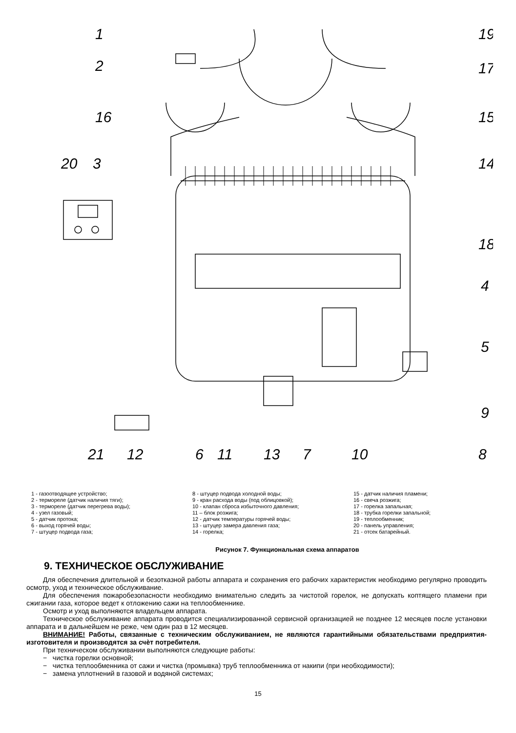1
2
16
20
3
19
17
15
14
18
4
5
9
8
21
12
6
11
13
7
10
1 - газоотводящее устройство;
2 - термореле (датчик наличия тяги);
3 - термореле (датчик перегрева воды);
4 - узел газовый;
5 - датчик протока;
6 - выход горячей воды;
7 - штуцер подвода газа;
8 - штуцер подвода холодной воды;
9 - кран расхода воды (под облицовкой);
10 - клапан сброса избыточного давления;
11 – блок розжига;
12 - датчик температуры горячей воды;
13 - штуцер замера давления газа;
14 - горелка;
15 - датчик наличия пламени;
16 - свеча розжига;
17 - горелка запальная;
18 - трубка горелки запальной;
19 - теплообменник;
20 - панель управления;
21 - отсек батарейный.
Рисунок 7. Функциональная схема аппаратов
9. ТЕХНИЧЕСКОЕ ОБСЛУЖИВАНИЕ
Для обеспечения длительной и безотказной работы аппарата и сохранения его рабочих характеристик необходимо регулярно проводить осмотр, уход и техническое обслуживание.
Для обеспечения пожаробезопасности необходимо внимательно следить за чистотой горелок, не допускать коптящего пламени при сжигании газа, которое ведет к отложению сажи на теплообменнике.
Осмотр и уход выполняются владельцем аппарата.
Техническое обслуживание аппарата проводится специализированной сервисной организацией не позднее 12 месяцев после установки аппарата и в дальнейшем не реже, чем один раз в 12 месяцев.
ВНИМАНИЕ! Работы, связанные с техническим обслуживанием, не являются гарантийными обязательствами предприятия-изготовителя и производятся за счѐт потребителя.
При техническом обслуживании выполняются следующие работы:
− чистка горелки основной;
− чистка теплообменника от сажи и чистка (промывка) труб теплообменника от накипи (при необходимости);
− замена уплотнений в газовой и водяной системах;
15